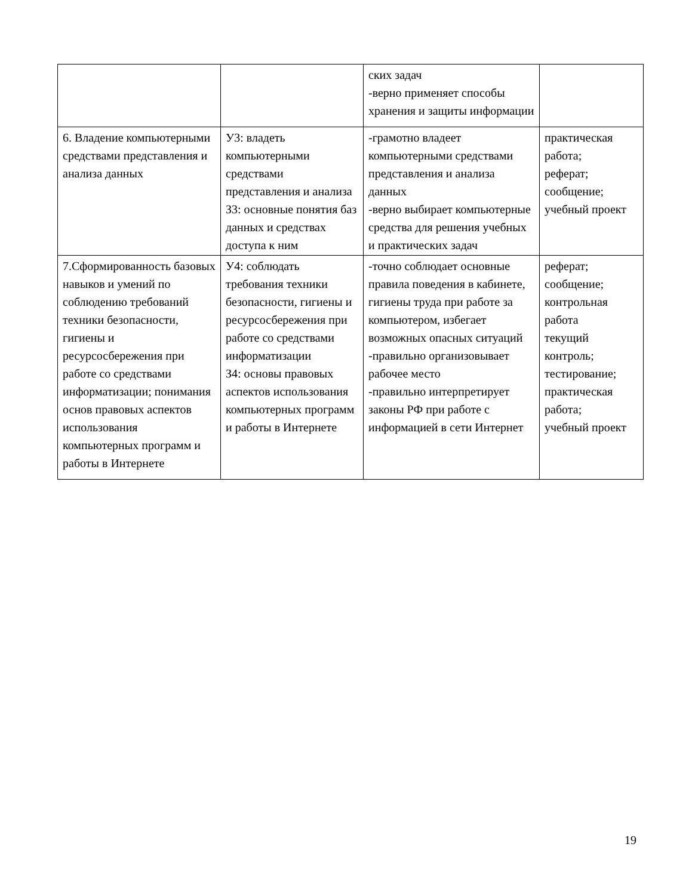| | | ских задач -верно применяет способы хранения и защиты информации | |
| 6. Владение компьютерными средствами представления и анализа данных | У3: владеть компьютерными средствами представления и анализа З3: основные понятия баз данных и средствах доступа к ним | -грамотно владеет компьютерными средствами представления и анализа данных -верно выбирает компьютерные средства для решения учебных и практических задач | практическая работа; реферат; сообщение; учебный проект |
| 7.Сформированность базовых навыков и умений по соблюдению требований техники безопасности, гигиены и ресурсосбережения при работе со средствами информатизации; понимания основ правовых аспектов использования компьютерных программ и работы в Интернете | У4: соблюдать требования техники безопасности, гигиены и ресурсосбережения при работе со средствами информатизации З4: основы правовых аспектов использования компьютерных программ и работы в Интернете | -точно соблюдает основные правила поведения в кабинете, гигиены труда при работе за компьютером, избегает возможных опасных ситуаций -правильно организовывает рабочее место -правильно интерпретирует законы РФ при работе с информацией в сети Интернет | реферат; сообщение; контрольная работа текущий контроль; тестирование; практическая работа; учебный проект |
19